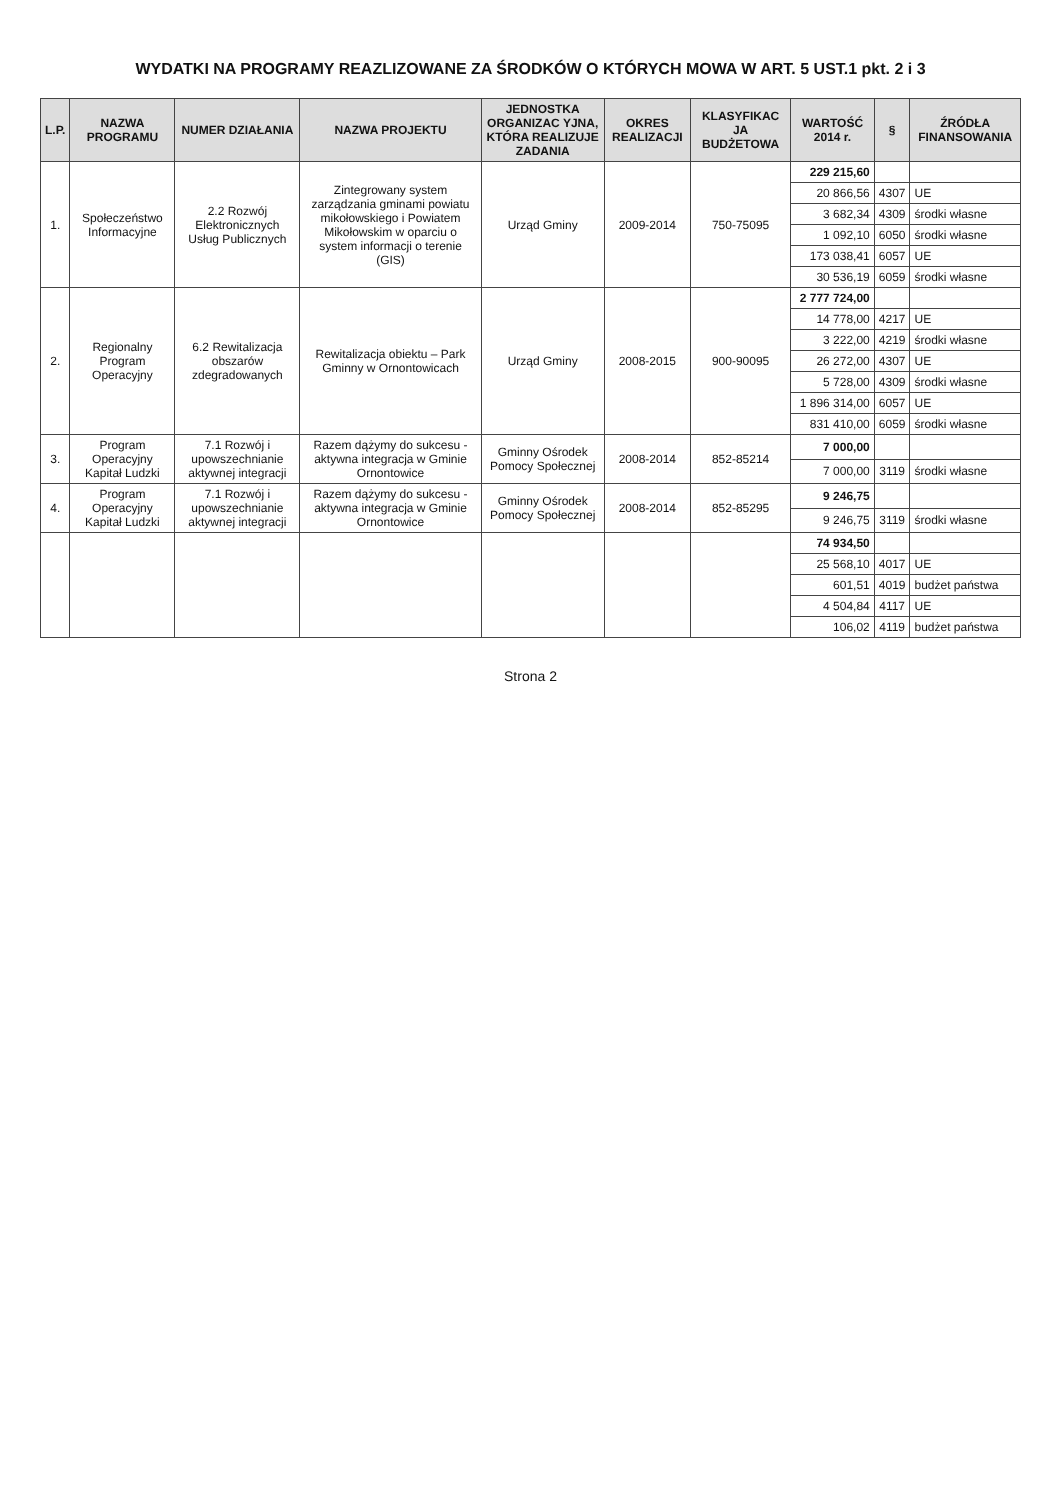WYDATKI NA PROGRAMY REAZLIZOWANE ZA ŚRODKÓW O KTÓRYCH MOWA W ART. 5 UST.1 pkt. 2 i 3
| L.P. | NAZWA PROGRAMU | NUMER DZIAŁANIA | NAZWA PROJEKTU | JEDNOSTKA ORGANIZAC YJNA, KTÓRA REALIZUJE ZADANIA | OKRES REALIZACJI | KLASYFIKAC JA BUDŻETOWA | WARTOŚĆ 2014 r. | § | ŹRÓDŁA FINANSOWANIA |
| --- | --- | --- | --- | --- | --- | --- | --- | --- | --- |
| 1. | Społeczeństwo Informacyjne | 2.2 Rozwój Elektronicznych Usług Publicznych | Zintegrowany system zarządzania gminami powiatu mikołowskiego i Powiatem Mikołowskim w oparciu o system informacji o terenie (GIS) | Urząd Gminy | 2009-2014 | 750-75095 | 229 215,60 | | |
| | | | | | | | 20 866,56 | 4307 | UE |
| | | | | | | | 3 682,34 | 4309 | środki własne |
| | | | | | | | 1 092,10 | 6050 | środki własne |
| | | | | | | | 173 038,41 | 6057 | UE |
| | | | | | | | 30 536,19 | 6059 | środki własne |
| 2. | Regionalny Program Operacyjny | 6.2 Rewitalizacja obszarów zdegradowanych | Rewitalizacja obiektu – Park Gminny w Ornontowicach | Urząd Gminy | 2008-2015 | 900-90095 | 2 777 724,00 | | |
| | | | | | | | 14 778,00 | 4217 | UE |
| | | | | | | | 3 222,00 | 4219 | środki własne |
| | | | | | | | 26 272,00 | 4307 | UE |
| | | | | | | | 5 728,00 | 4309 | środki własne |
| | | | | | | | 1 896 314,00 | 6057 | UE |
| | | | | | | | 831 410,00 | 6059 | środki własne |
| 3. | Program Operacyjny Kapitał Ludzki | 7.1 Rozwój i upowszechnianie aktywnej integracji | Razem dążymy do sukcesu - aktywna integracja w Gminie Ornontowice | Gminny Ośrodek Pomocy Społecznej | 2008-2014 | 852-85214 | 7 000,00 | | |
| | | | | | | | 7 000,00 | 3119 | środki własne |
| 4. | Program Operacyjny Kapitał Ludzki | 7.1 Rozwój i upowszechnianie aktywnej integracji | Razem dążymy do sukcesu - aktywna integracja w Gminie Ornontowice | Gminny Ośrodek Pomocy Społecznej | 2008-2014 | 852-85295 | 9 246,75 | | |
| | | | | | | | 9 246,75 | 3119 | środki własne |
| | | | | | | | 74 934,50 | | |
| | | | | | | | 25 568,10 | 4017 | UE |
| | | | | | | | 601,51 | 4019 | budżet państwa |
| | | | | | | | 4 504,84 | 4117 | UE |
| | | | | | | | 106,02 | 4119 | budżet państwa |
Strona 2